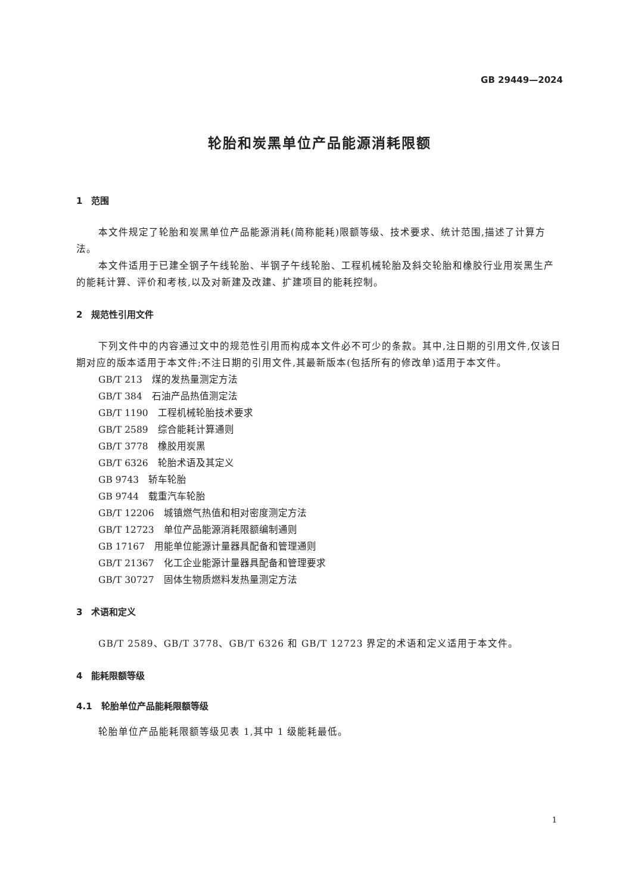GB 29449—2024
轮胎和炭黑单位产品能源消耗限额
1　范围
本文件规定了轮胎和炭黑单位产品能源消耗(简称能耗)限额等级、技术要求、统计范围,描述了计算方法。
本文件适用于已建全钢子午线轮胎、半钢子午线轮胎、工程机械轮胎及斜交轮胎和橡胶行业用炭黑生产的能耗计算、评价和考核,以及对新建及改建、扩建项目的能耗控制。
2　规范性引用文件
下列文件中的内容通过文中的规范性引用而构成本文件必不可少的条款。其中,注日期的引用文件,仅该日期对应的版本适用于本文件;不注日期的引用文件,其最新版本(包括所有的修改单)适用于本文件。
GB/T 213　煤的发热量测定方法
GB/T 384　石油产品热值测定法
GB/T 1190　工程机械轮胎技术要求
GB/T 2589　综合能耗计算通则
GB/T 3778　橡胶用炭黑
GB/T 6326　轮胎术语及其定义
GB 9743　轿车轮胎
GB 9744　载重汽车轮胎
GB/T 12206　城镇燃气热值和相对密度测定方法
GB/T 12723　单位产品能源消耗限额编制通则
GB 17167　用能单位能源计量器具配备和管理通则
GB/T 21367　化工企业能源计量器具配备和管理要求
GB/T 30727　固体生物质燃料发热量测定方法
3　术语和定义
GB/T 2589、GB/T 3778、GB/T 6326 和 GB/T 12723 界定的术语和定义适用于本文件。
4　能耗限额等级
4.1　轮胎单位产品能耗限额等级
轮胎单位产品能耗限额等级见表 1,其中 1 级能耗最低。
1